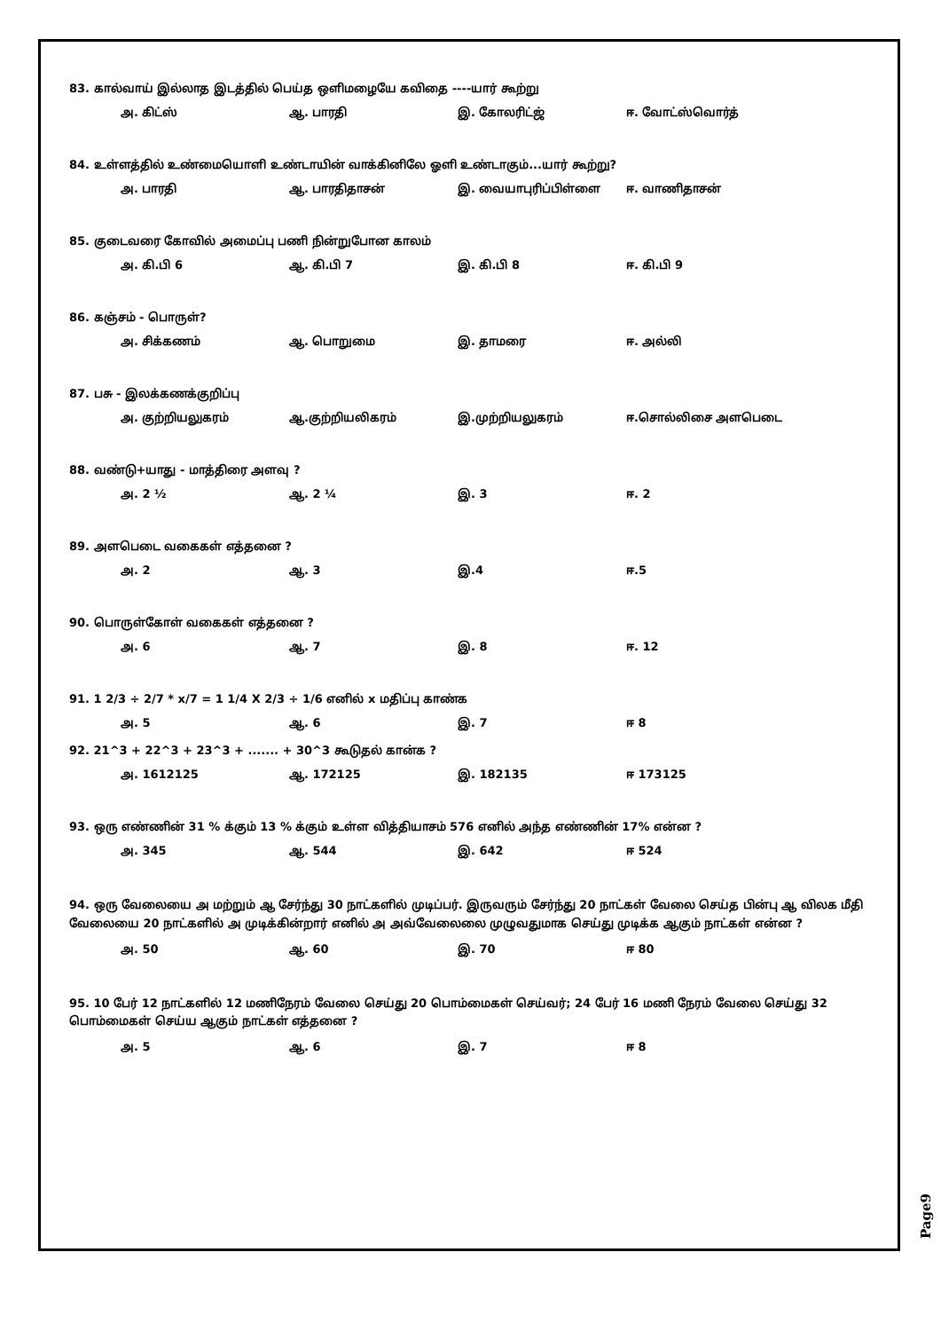83. கால்வாய் இல்லாத இடத்தில் பெய்த ஒளிமழையே கவிதை ----யார் கூற்று
அ. கிட்ஸ் ஆ. பாரதி இ. கோலரிட்ஜ் ஈ. வோட்ஸ்வொர்த்
84. உள்ளத்தில் உண்மையொளி உண்டாயின் வாக்கினிலே ஓளி உண்டாகும்...யார் கூற்று?
அ. பாரதி ஆ. பாரதிதாசன் இ. வையாபுரிப்பிள்ளை ஈ. வாணிதாசன்
85. குடைவரை கோவில் அமைப்பு பணி நின்றுபோன காலம்
அ. கி.பி 6 ஆ. கி.பி 7 இ. கி.பி 8 ஈ. கி.பி 9
86. கஞ்சம் - பொருள்?
அ. சிக்கணம் ஆ. பொறுமை இ. தாமரை ஈ. அல்லி
87. பசு - இலக்கணக்குறிப்பு
அ. குற்றியலுகரம் ஆ.குற்றியலிகரம் இ.முற்றியலுகரம் ஈ.சொல்லிசை அளபெடை
88. வண்டு+யாது - மாத்திரை அளவு ?
அ. 2 ½ ஆ. 2 ¼ இ. 3 ஈ. 2
89. அளபெடை வகைகள் எத்தனை ?
அ. 2 ஆ. 3 இ.4 ஈ.5
90. பொருள்கோள் வகைகள் எத்தனை ?
அ. 6 ஆ. 7 இ. 8 ஈ. 12
91. 1 2/3 ÷ 2/7 * x/7 = 1 1/4 X 2/3 ÷ 1/6 எனில் x மதிப்பு காண்க
அ. 5 ஆ. 6 இ. 7 ஈ 8
92. 21^3 + 22^3 + 23^3 + ....... + 30^3 கூடுதல் கான்க ?
அ. 1612125 ஆ. 172125 இ. 182135 ஈ 173125
93. ஒரு எண்ணின் 31 % க்கும் 13 % க்கும் உள்ள வித்தியாசம் 576 எனில் அந்த எண்ணின் 17% என்ன ?
அ. 345 ஆ. 544 இ. 642 ஈ 524
94. ஒரு வேலையை அ மற்றும் ஆ சேர்ந்து 30 நாட்களில் முடிப்பர். இருவரும் சேர்ந்து 20 நாட்கள் வேலை செய்த பின்பு ஆ விலக மீதி வேலையை 20 நாட்களில் அ முடிக்கின்றார் எனில் அ அவ்வேலைலை முழுவதுமாக செய்து முடிக்க ஆகும் நாட்கள் என்ன ?
அ. 50 ஆ. 60 இ. 70 ஈ 80
95. 10 பேர் 12 நாட்களில் 12 மணிநேரம் வேலை செய்து 20 பொம்மைகள் செய்வர்; 24 பேர் 16 மணி நேரம் வேலை செய்து 32 பொம்மைகள் செய்ய ஆகும் நாட்கள் எத்தனை ?
அ. 5 ஆ. 6 இ. 7 ஈ 8
Page9